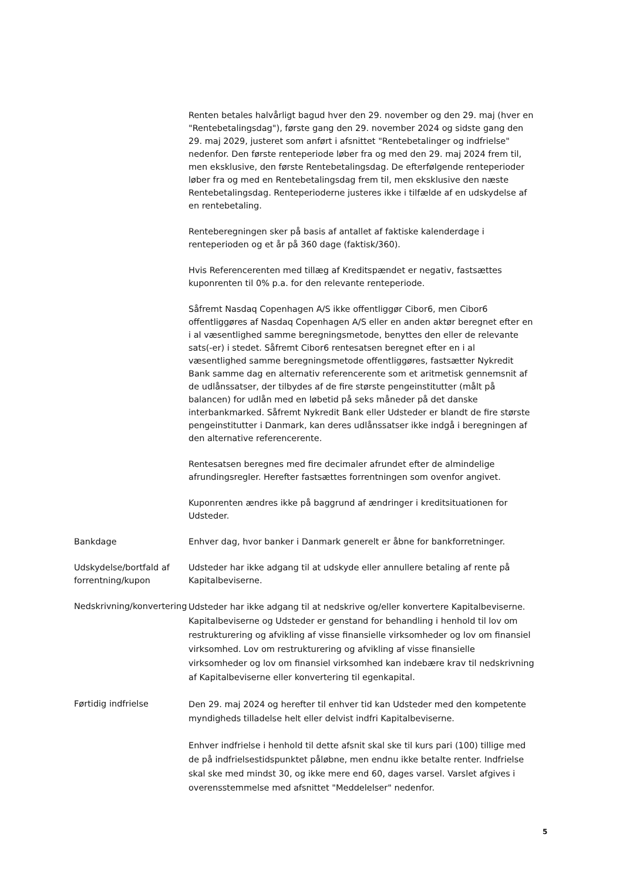Renten betales halvårligt bagud hver den 29. november og den 29. maj (hver en "Rentebetalingsdag"), første gang den 29. november 2024 og sidste gang den 29. maj 2029, justeret som anført i afsnittet "Rentebetalinger og indfrielse" nedenfor. Den første renteperiode løber fra og med den 29. maj 2024 frem til, men eksklusive, den første Rentebetalingsdag. De efterfølgende renteperioder løber fra og med en Rentebetalingsdag frem til, men eksklusive den næste Rentebetalingsdag. Renteperioderne justeres ikke i tilfælde af en udskydelse af en rentebetaling.
Renteberegningen sker på basis af antallet af faktiske kalenderdage i renteperioden og et år på 360 dage (faktisk/360).
Hvis Referencerenten med tillæg af Kreditspændet er negativ, fastsættes kuponrenten til 0% p.a. for den relevante renteperiode.
Såfremt Nasdaq Copenhagen A/S ikke offentliggør Cibor6, men Cibor6 offentliggøres af Nasdaq Copenhagen A/S eller en anden aktør beregnet efter en i al væsentlighed samme beregningsmetode, benyttes den eller de relevante sats(-er) i stedet. Såfremt Cibor6 rentesatsen beregnet efter en i al væsentlighed samme beregningsmetode offentliggøres, fastsætter Nykredit Bank samme dag en alternativ referencerente som et aritmetisk gennemsnit af de udlånssatser, der tilbydes af de fire største pengeinstitutter (målt på balancen) for udlån med en løbetid på seks måneder på det danske interbankmarked. Såfremt Nykredit Bank eller Udsteder er blandt de fire største pengeinstitutter i Danmark, kan deres udlånssatser ikke indgå i beregningen af den alternative referencerente.
Rentesatsen beregnes med fire decimaler afrundet efter de almindelige afrundingsregler. Herefter fastsættes forrentningen som ovenfor angivet.
Kuponrenten ændres ikke på baggrund af ændringer i kreditsituationen for Udsteder.
Bankdage Enhver dag, hvor banker i Danmark generelt er åbne for bankforretninger.
Udskydelse/bortfald af forrentning/kupon
Udsteder har ikke adgang til at udskyde eller annullere betaling af rente på Kapitalbeviserne.
Nedskrivning/konvertering
Udsteder har ikke adgang til at nedskrive og/eller konvertere Kapitalbeviserne. Kapitalbeviserne og Udsteder er genstand for behandling i henhold til lov om restrukturering og afvikling af visse finansielle virksomheder og lov om finansiel virksomhed. Lov om restrukturering og afvikling af visse finansielle virksomheder og lov om finansiel virksomhed kan indebære krav til nedskrivning af Kapitalbeviserne eller konvertering til egenkapital.
Førtidig indfrielse
Den 29. maj 2024 og herefter til enhver tid kan Udsteder med den kompetente myndigheds tilladelse helt eller delvist indfri Kapitalbeviserne.
Enhver indfrielse i henhold til dette afsnit skal ske til kurs pari (100) tillige med de på indfrielsestidspunktet påløbne, men endnu ikke betalte renter. Indfrielse skal ske med mindst 30, og ikke mere end 60, dages varsel. Varslet afgives i overensstemmelse med afsnittet "Meddelelser" nedenfor.
5